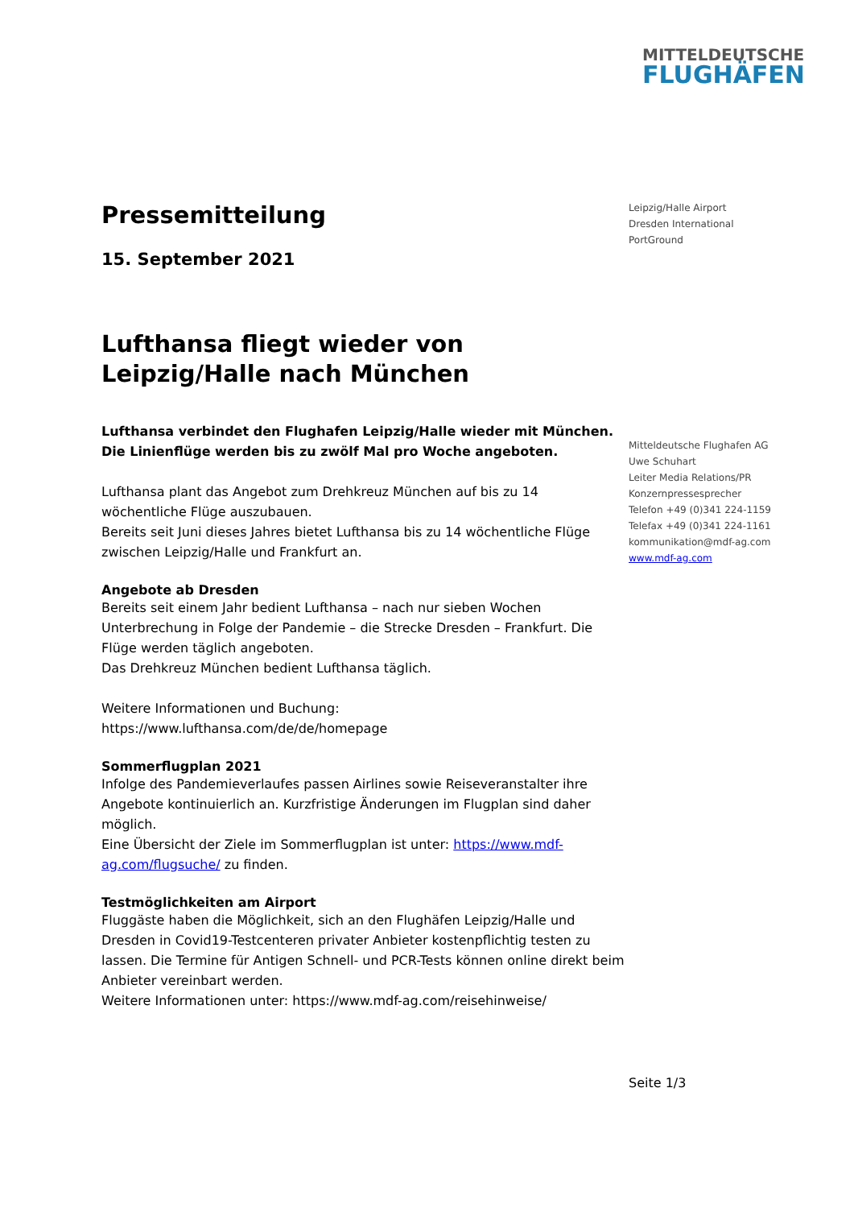MITTELDEUTSCHE
FLUGHÄFEN
Pressemitteilung
15. September 2021
Lufthansa fliegt wieder von Leipzig/Halle nach München
Lufthansa verbindet den Flughafen Leipzig/Halle wieder mit München.
Die Linienflüge werden bis zu zwölf Mal pro Woche angeboten.
Lufthansa plant das Angebot zum Drehkreuz München auf bis zu 14 wöchentliche Flüge auszubauen.
Bereits seit Juni dieses Jahres bietet Lufthansa bis zu 14 wöchentliche Flüge zwischen Leipzig/Halle und Frankfurt an.
Angebote ab Dresden
Bereits seit einem Jahr bedient Lufthansa – nach nur sieben Wochen Unterbrechung in Folge der Pandemie – die Strecke Dresden – Frankfurt. Die Flüge werden täglich angeboten.
Das Drehkreuz München bedient Lufthansa täglich.
Weitere Informationen und Buchung: https://www.lufthansa.com/de/de/homepage
Sommerflugplan 2021
Infolge des Pandemieverlaufes passen Airlines sowie Reiseveranstalter ihre Angebote kontinuierlich an. Kurzfristige Änderungen im Flugplan sind daher möglich.
Eine Übersicht der Ziele im Sommerflugplan ist unter: https://www.mdf-ag.com/flugsuche/ zu finden.
Testmöglichkeiten am Airport
Fluggäste haben die Möglichkeit, sich an den Flughäfen Leipzig/Halle und Dresden in Covid19-Testcenteren privater Anbieter kostenpflichtig testen zu lassen. Die Termine für Antigen Schnell- und PCR-Tests können online direkt beim Anbieter vereinbart werden.
Weitere Informationen unter: https://www.mdf-ag.com/reisehinweise/
Leipzig/Halle Airport
Dresden International
PortGround
Mitteldeutsche Flughafen AG
Uwe Schuhart
Leiter Media Relations/PR
Konzernpressesprecher
Telefon +49 (0)341 224-1159
Telefax +49 (0)341 224-1161
kommunikation@mdf-ag.com
www.mdf-ag.com
Seite 1/3